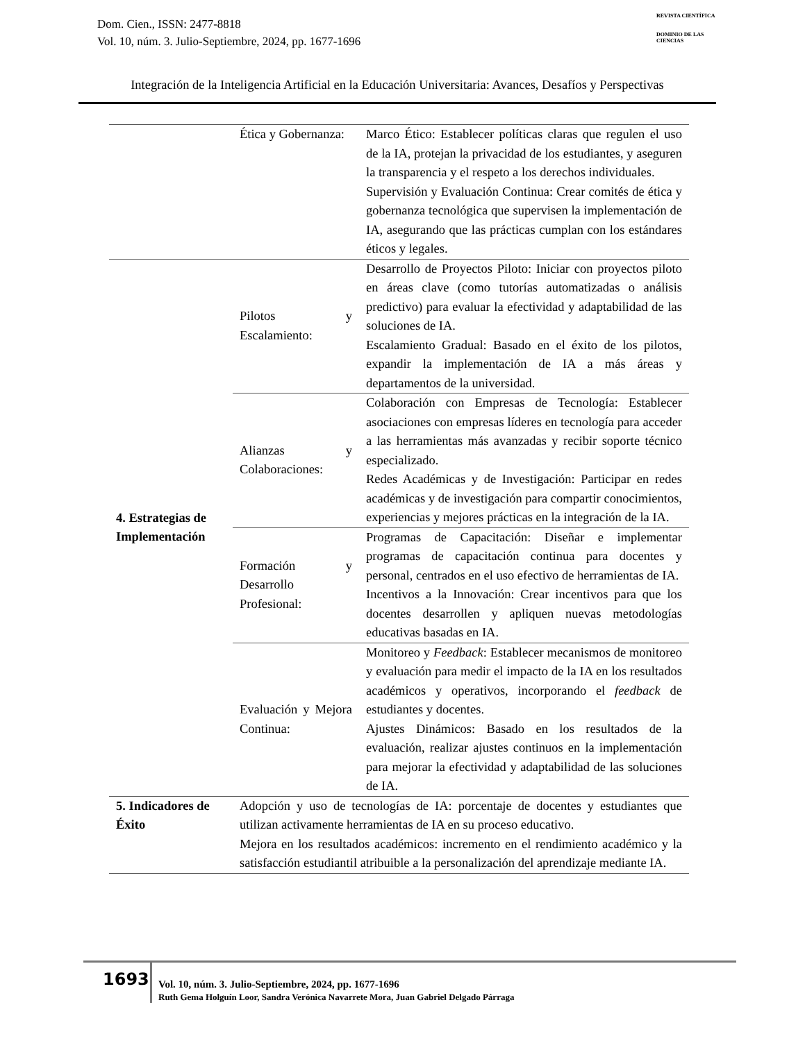Dom. Cien., ISSN: 2477-8818
Vol. 10, núm. 3. Julio-Septiembre, 2024, pp. 1677-1696
REVISTA CIENTÍFICA
DOMINIO DE LAS CIENCIAS
Integración de la Inteligencia Artificial en la Educación Universitaria: Avances, Desafíos y Perspectivas
| | Ética y Gobernanza: | Marco Ético: Establecer políticas claras que regulen el uso de la IA, protejan la privacidad de los estudiantes, y aseguren la transparencia y el respeto a los derechos individuales. Supervisión y Evaluación Continua: Crear comités de ética y gobernanza tecnológica que supervisen la implementación de IA, asegurando que las prácticas cumplan con los estándares éticos y legales. |
| 4. Estrategias de Implementación | Pilotos y Escalamiento: | Desarrollo de Proyectos Piloto: Iniciar con proyectos piloto en áreas clave (como tutorías automatizadas o análisis predictivo) para evaluar la efectividad y adaptabilidad de las soluciones de IA. Escalamiento Gradual: Basado en el éxito de los pilotos, expandir la implementación de IA a más áreas y departamentos de la universidad. |
| | Alianzas y Colaboraciones: | Colaboración con Empresas de Tecnología: Establecer asociaciones con empresas líderes en tecnología para acceder a las herramientas más avanzadas y recibir soporte técnico especializado. Redes Académicas y de Investigación: Participar en redes académicas y de investigación para compartir conocimientos, experiencias y mejores prácticas en la integración de la IA. |
| | Formación y Desarrollo Profesional: | Programas de Capacitación: Diseñar e implementar programas de capacitación continua para docentes y personal, centrados en el uso efectivo de herramientas de IA. Incentivos a la Innovación: Crear incentivos para que los docentes desarrollen y apliquen nuevas metodologías educativas basadas en IA. |
| | Evaluación y Mejora Continua: | Monitoreo y Feedback : Establecer mecanismos de monitoreo y evaluación para medir el impacto de la IA en los resultados académicos y operativos, incorporando el feedback de estudiantes y docentes. Ajustes Dinámicos: Basado en los resultados de la evaluación, realizar ajustes continuos en la implementación para mejorar la efectividad y adaptabilidad de las soluciones de IA. |
| 5. Indicadores de Éxito | Adopción y uso de tecnologías de IA: porcentaje de docentes y estudiantes que utilizan activamente herramientas de IA en su proceso educativo. Mejora en los resultados académicos: incremento en el rendimiento académico y la satisfacción estudiantil atribuible a la personalización del aprendizaje mediante IA. | |
1693
Vol. 10, núm. 3. Julio-Septiembre, 2024, pp. 1677-1696
Ruth Gema Holguín Loor, Sandra Verónica Navarrete Mora, Juan Gabriel Delgado Párraga